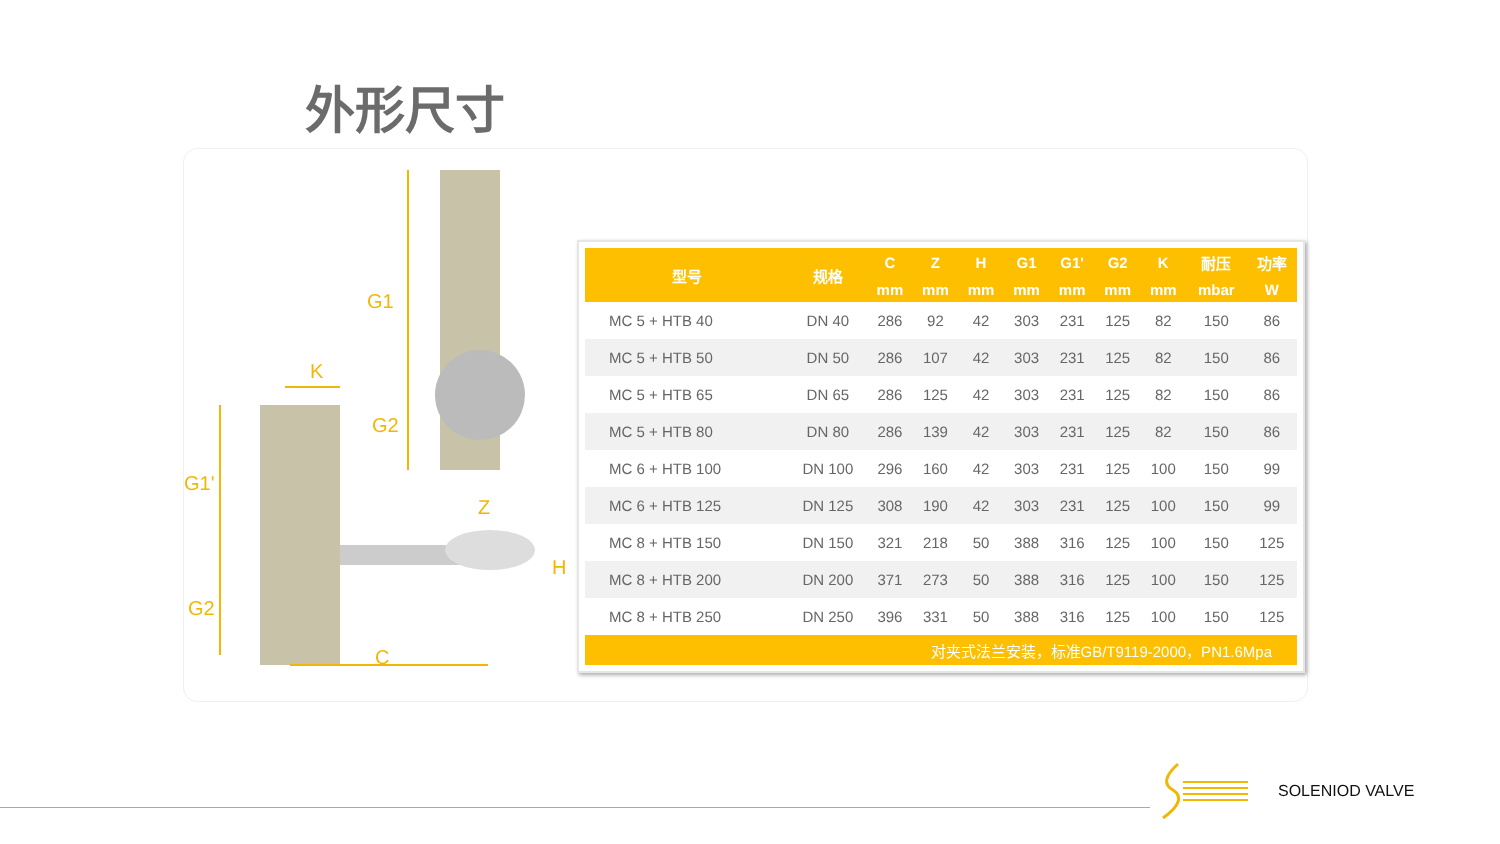外形尺寸
G1
G2
K
G1'
G2
Z
H
C
| 型号 | 规格 | C | Z | H | G1 | G1' | G2 | K | 耐压 | 功率 |
| --- | --- | --- | --- | --- | --- | --- | --- | --- | --- | --- |
| | | mm | mm | mm | mm | mm | mm | mm | mbar | W |
| MC 5 + HTB 40 | DN 40 | 286 | 92 | 42 | 303 | 231 | 125 | 82 | 150 | 86 |
| MC 5 + HTB 50 | DN 50 | 286 | 107 | 42 | 303 | 231 | 125 | 82 | 150 | 86 |
| MC 5 + HTB 65 | DN 65 | 286 | 125 | 42 | 303 | 231 | 125 | 82 | 150 | 86 |
| MC 5 + HTB 80 | DN 80 | 286 | 139 | 42 | 303 | 231 | 125 | 82 | 150 | 86 |
| MC 6 + HTB 100 | DN 100 | 296 | 160 | 42 | 303 | 231 | 125 | 100 | 150 | 99 |
| MC 6 + HTB 125 | DN 125 | 308 | 190 | 42 | 303 | 231 | 125 | 100 | 150 | 99 |
| MC 8 + HTB 150 | DN 150 | 321 | 218 | 50 | 388 | 316 | 125 | 100 | 150 | 125 |
| MC 8 + HTB 200 | DN 200 | 371 | 273 | 50 | 388 | 316 | 125 | 100 | 150 | 125 |
| MC 8 + HTB 250 | DN 250 | 396 | 331 | 50 | 388 | 316 | 125 | 100 | 150 | 125 |
| 对夹式法兰安装，标准GB/T9119-2000，PN1.6Mpa | | | | | | | | | | |
SOLENIOD VALVE